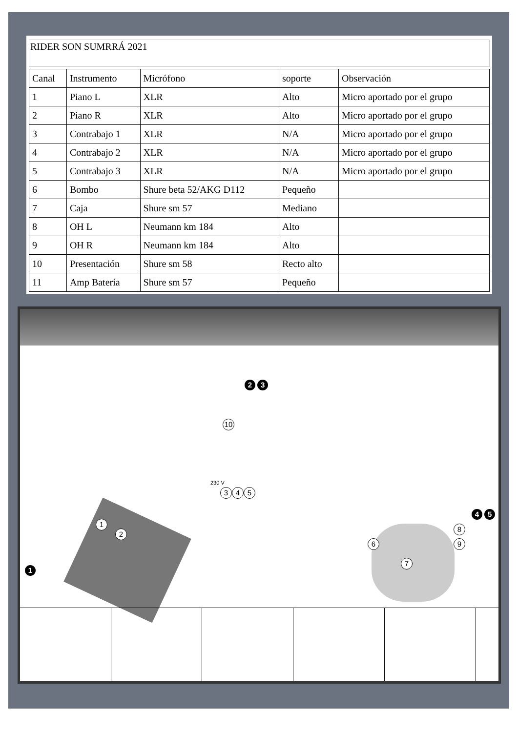RIDER SON SUMRRÁ 2021
| Canal | Instrumento | Micrófono | soporte | Observación |
| 1 | Piano L | XLR | Alto | Micro aportado por el grupo |
| 2 | Piano R | XLR | Alto | Micro aportado por el grupo |
| 3 | Contrabajo 1 | XLR | N/A | Micro aportado por el grupo |
| 4 | Contrabajo 2 | XLR | N/A | Micro aportado por el grupo |
| 5 | Contrabajo 3 | XLR | N/A | Micro aportado por el grupo |
| 6 | Bombo | Shure beta 52/AKG D112 | Pequeño | |
| 7 | Caja | Shure sm 57 | Mediano | |
| 8 | OH L | Neumann km 184 | Alto | |
| 9 | OH R | Neumann km 184 | Alto | |
| 10 | Presentación | Shure sm 58 | Recto alto | |
| 11 | Amp Batería | Shure sm 57 | Pequeño | |
2 3
10
230 V
3 4 5
1
2
1
4 5
6
8
9
7